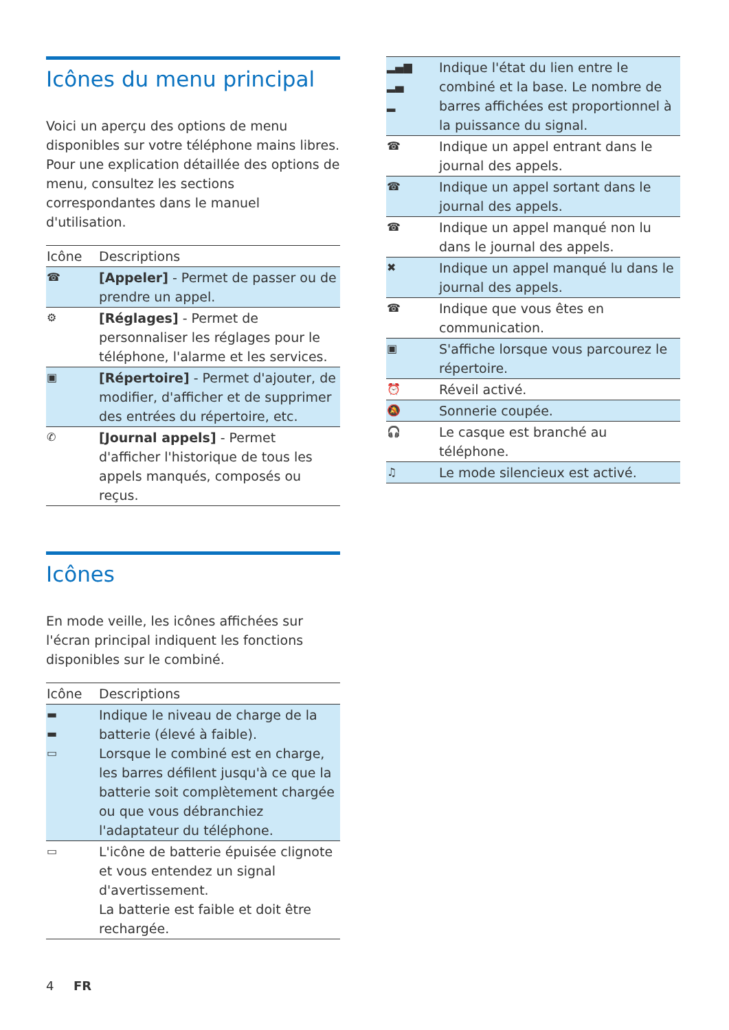Icônes du menu principal
Voici un aperçu des options de menu disponibles sur votre téléphone mains libres. Pour une explication détaillée des options de menu, consultez les sections correspondantes dans le manuel d'utilisation.
| Icône | Descriptions |
| --- | --- |
| ☎ | [Appeler] - Permet de passer ou de prendre un appel. |
| ⚙ | [Réglages] - Permet de personnaliser les réglages pour le téléphone, l'alarme et les services. |
| ▣ | [Répertoire] - Permet d'ajouter, de modifier, d'afficher et de supprimer des entrées du répertoire, etc. |
| ✆ | [Journal appels] - Permet d'afficher l'historique de tous les appels manqués, composés ou reçus. |
Icônes
En mode veille, les icônes affichées sur l'écran principal indiquent les fonctions disponibles sur le combiné.
| Icône | Descriptions |
| --- | --- |
| ▬ ▬ ▭ | Indique le niveau de charge de la batterie (élevé à faible). Lorsque le combiné est en charge, les barres défilent jusqu'à ce que la batterie soit complètement chargée ou que vous débranchiez l'adaptateur du téléphone. |
| ▭ | L'icône de batterie épuisée clignote et vous entendez un signal d'avertissement. La batterie est faible et doit être rechargée. |
| ▂▄▆ ▂▄ ▂ | Indique l'état du lien entre le combiné et la base. Le nombre de barres affichées est proportionnel à la puissance du signal. |
| ☎ | Indique un appel entrant dans le journal des appels. |
| ☎ | Indique un appel sortant dans le journal des appels. |
| ☎ | Indique un appel manqué non lu dans le journal des appels. |
| ✖ | Indique un appel manqué lu dans le journal des appels. |
| ☎ | Indique que vous êtes en communication. |
| ▣ | S'affiche lorsque vous parcourez le répertoire. |
| ⏰ | Réveil activé. |
| 🔕 | Sonnerie coupée. |
| 🎧 | Le casque est branché au téléphone. |
| ♫ | Le mode silencieux est activé. |
4 FR